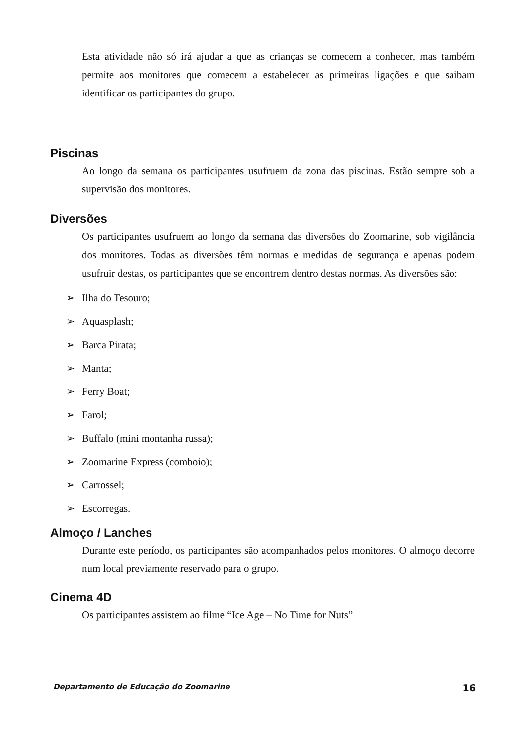Esta atividade não só irá ajudar a que as crianças se comecem a conhecer, mas também permite aos monitores que comecem a estabelecer as primeiras ligações e que saibam identificar os participantes do grupo.
Piscinas
Ao longo da semana os participantes usufruem da zona das piscinas. Estão sempre sob a supervisão dos monitores.
Diversões
Os participantes usufruem ao longo da semana das diversões do Zoomarine, sob vigilância dos monitores. Todas as diversões têm normas e medidas de segurança e apenas podem usufruir destas, os participantes que se encontrem dentro destas normas. As diversões são:
➢ Ilha do Tesouro;
➢ Aquasplash;
➢ Barca Pirata;
➢ Manta;
➢ Ferry Boat;
➢ Farol;
➢ Buffalo (mini montanha russa);
➢ Zoomarine Express (comboio);
➢ Carrossel;
➢ Escorregas.
Almoço / Lanches
Durante este período, os participantes são acompanhados pelos monitores. O almoço decorre num local previamente reservado para o grupo.
Cinema 4D
Os participantes assistem ao filme “Ice Age – No Time for Nuts”
Departamento de Educação do Zoomarine 16